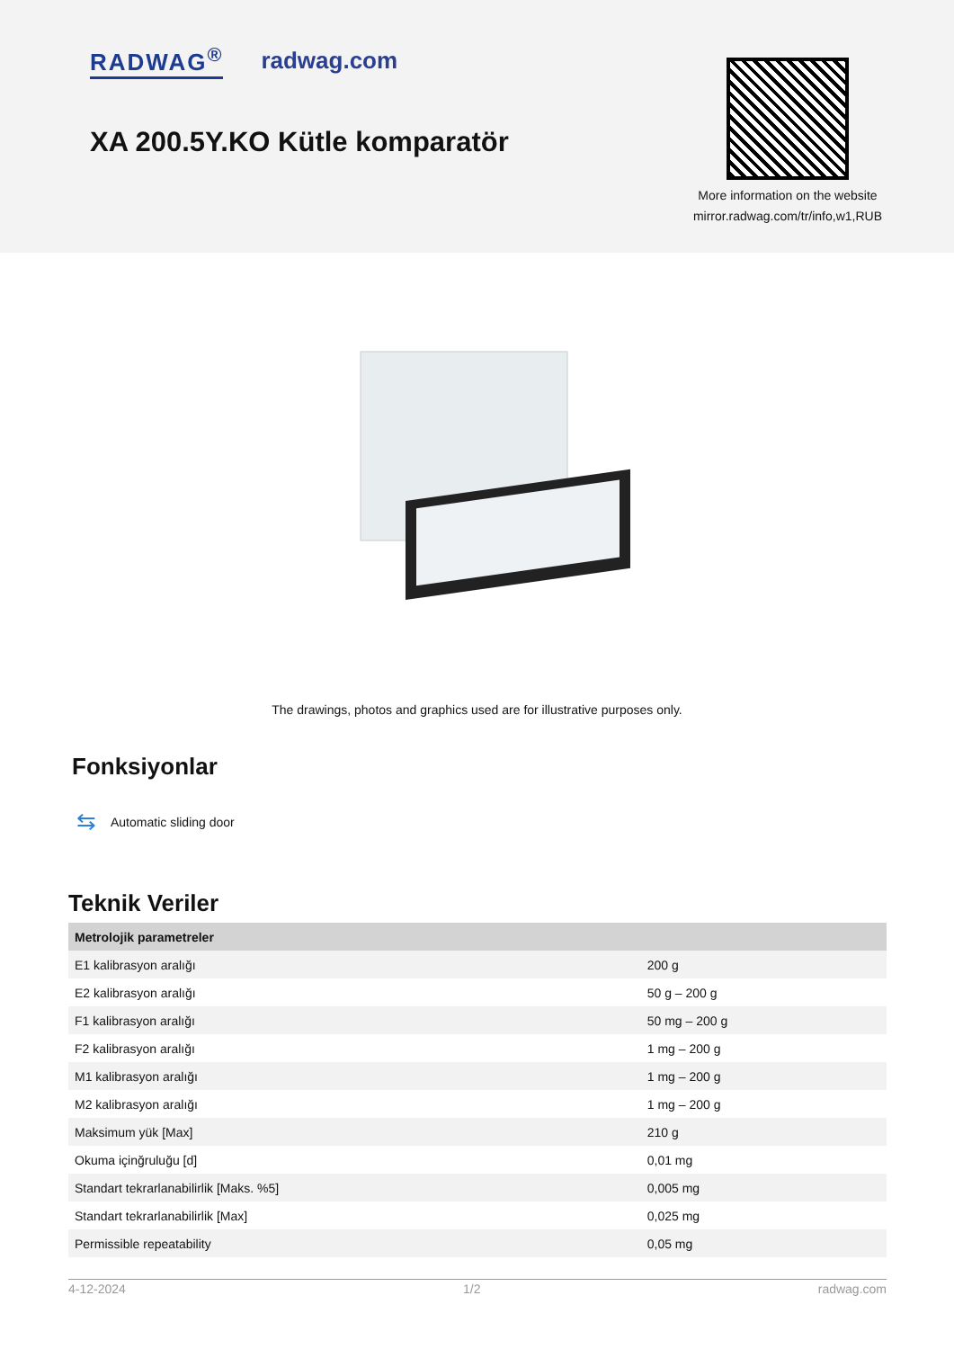RADWAG<sup>®</sup> radwag.com
XA 200.5Y.KO Kütle komparatör
More information on the website
mirror.radwag.com/tr/info,w1,RUB
The drawings, photos and graphics used are for illustrative purposes only.
Fonksiyonlar
⇆ Automatic sliding door
Teknik Veriler
| Metrolojik parametreler | |
| --- | --- |
| E1 kalibrasyon aralığı | 200 g |
| E2 kalibrasyon aralığı | 50 g – 200 g |
| F1 kalibrasyon aralığı | 50 mg – 200 g |
| F2 kalibrasyon aralığı | 1 mg – 200 g |
| M1 kalibrasyon aralığı | 1 mg – 200 g |
| M2 kalibrasyon aralığı | 1 mg – 200 g |
| Maksimum yük [Max] | 210 g |
| Okuma içinğruluğu [d] | 0,01 mg |
| Standart tekrarlanabilirlik [Maks. %5] | 0,005 mg |
| Standart tekrarlanabilirlik [Max] | 0,025 mg |
| Permissible repeatability | 0,05 mg |
4-12-2024 1/2 radwag.com